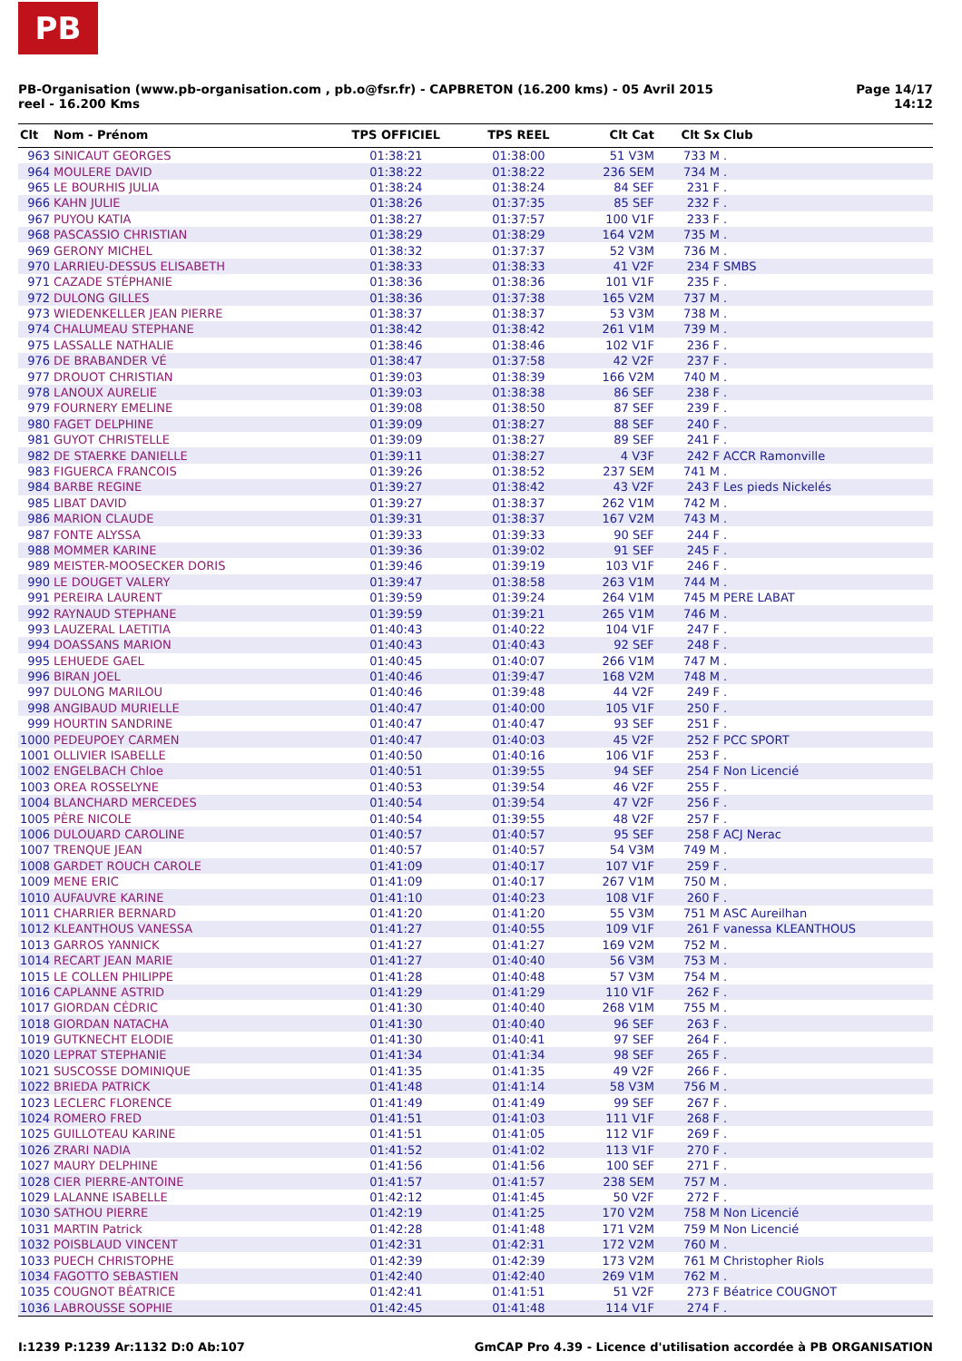PB
PB-Organisation (www.pb-organisation.com , pb.o@fsr.fr) - CAPBRETON (16.200 kms) - 05 Avril 2015
reel - 16.200 Kms
Page 14/17
14:12
| Clt | Nom - Prénom | TPS OFFICIEL | TPS REEL | Clt Cat | Clt Sx | Club |
| --- | --- | --- | --- | --- | --- | --- |
| 963 | SINICAUT GEORGES | 01:38:21 | 01:38:00 | 51 V3M | 733 M | . |
| 964 | MOULERE DAVID | 01:38:22 | 01:38:22 | 236 SEM | 734 M | . |
| 965 | LE BOURHIS JULIA | 01:38:24 | 01:38:24 | 84 SEF | 231 F | . |
| 966 | KAHN JULIE | 01:38:26 | 01:37:35 | 85 SEF | 232 F | . |
| 967 | PUYOU KATIA | 01:38:27 | 01:37:57 | 100 V1F | 233 F | . |
| 968 | PASCASSIO CHRISTIAN | 01:38:29 | 01:38:29 | 164 V2M | 735 M | . |
| 969 | GERONY MICHEL | 01:38:32 | 01:37:37 | 52 V3M | 736 M | . |
| 970 | LARRIEU-DESSUS ELISABETH | 01:38:33 | 01:38:33 | 41 V2F | 234 F | SMBS |
| 971 | CAZADE STÉPHANIE | 01:38:36 | 01:38:36 | 101 V1F | 235 F | . |
| 972 | DULONG GILLES | 01:38:36 | 01:37:38 | 165 V2M | 737 M | . |
| 973 | WIEDENKELLER JEAN PIERRE | 01:38:37 | 01:38:37 | 53 V3M | 738 M | . |
| 974 | CHALUMEAU STEPHANE | 01:38:42 | 01:38:42 | 261 V1M | 739 M | . |
| 975 | LASSALLE NATHALIE | 01:38:46 | 01:38:46 | 102 V1F | 236 F | . |
| 976 | DE BRABANDER VÉ | 01:38:47 | 01:37:58 | 42 V2F | 237 F | . |
| 977 | DROUOT CHRISTIAN | 01:39:03 | 01:38:39 | 166 V2M | 740 M | . |
| 978 | LANOUX AURELIE | 01:39:03 | 01:38:38 | 86 SEF | 238 F | . |
| 979 | FOURNERY EMELINE | 01:39:08 | 01:38:50 | 87 SEF | 239 F | . |
| 980 | FAGET DELPHINE | 01:39:09 | 01:38:27 | 88 SEF | 240 F | . |
| 981 | GUYOT CHRISTELLE | 01:39:09 | 01:38:27 | 89 SEF | 241 F | . |
| 982 | DE STAERKE DANIELLE | 01:39:11 | 01:38:27 | 4 V3F | 242 F | ACCR Ramonville |
| 983 | FIGUERCA FRANCOIS | 01:39:26 | 01:38:52 | 237 SEM | 741 M | . |
| 984 | BARBE REGINE | 01:39:27 | 01:38:42 | 43 V2F | 243 F | Les pieds Nickelés |
| 985 | LIBAT DAVID | 01:39:27 | 01:38:37 | 262 V1M | 742 M | . |
| 986 | MARION CLAUDE | 01:39:31 | 01:38:37 | 167 V2M | 743 M | . |
| 987 | FONTE ALYSSA | 01:39:33 | 01:39:33 | 90 SEF | 244 F | . |
| 988 | MOMMER KARINE | 01:39:36 | 01:39:02 | 91 SEF | 245 F | . |
| 989 | MEISTER-MOOSECKER DORIS | 01:39:46 | 01:39:19 | 103 V1F | 246 F | . |
| 990 | LE DOUGET VALERY | 01:39:47 | 01:38:58 | 263 V1M | 744 M | . |
| 991 | PEREIRA LAURENT | 01:39:59 | 01:39:24 | 264 V1M | 745 M | PERE LABAT |
| 992 | RAYNAUD STEPHANE | 01:39:59 | 01:39:21 | 265 V1M | 746 M | . |
| 993 | LAUZERAL LAETITIA | 01:40:43 | 01:40:22 | 104 V1F | 247 F | . |
| 994 | DOASSANS MARION | 01:40:43 | 01:40:43 | 92 SEF | 248 F | . |
| 995 | LEHUEDE GAEL | 01:40:45 | 01:40:07 | 266 V1M | 747 M | . |
| 996 | BIRAN JOEL | 01:40:46 | 01:39:47 | 168 V2M | 748 M | . |
| 997 | DULONG MARILOU | 01:40:46 | 01:39:48 | 44 V2F | 249 F | . |
| 998 | ANGIBAUD MURIELLE | 01:40:47 | 01:40:00 | 105 V1F | 250 F | . |
| 999 | HOURTIN SANDRINE | 01:40:47 | 01:40:47 | 93 SEF | 251 F | . |
| 1000 | PEDEUPOEY CARMEN | 01:40:47 | 01:40:03 | 45 V2F | 252 F | PCC SPORT |
| 1001 | OLLIVIER ISABELLE | 01:40:50 | 01:40:16 | 106 V1F | 253 F | . |
| 1002 | ENGELBACH Chloe | 01:40:51 | 01:39:55 | 94 SEF | 254 F | Non Licencié |
| 1003 | OREA ROSSELYNE | 01:40:53 | 01:39:54 | 46 V2F | 255 F | . |
| 1004 | BLANCHARD MERCEDES | 01:40:54 | 01:39:54 | 47 V2F | 256 F | . |
| 1005 | PÈRE NICOLE | 01:40:54 | 01:39:55 | 48 V2F | 257 F | . |
| 1006 | DULOUARD CAROLINE | 01:40:57 | 01:40:57 | 95 SEF | 258 F | ACJ Nerac |
| 1007 | TRENQUE JEAN | 01:40:57 | 01:40:57 | 54 V3M | 749 M | . |
| 1008 | GARDET ROUCH CAROLE | 01:41:09 | 01:40:17 | 107 V1F | 259 F | . |
| 1009 | MENE ERIC | 01:41:09 | 01:40:17 | 267 V1M | 750 M | . |
| 1010 | AUFAUVRE KARINE | 01:41:10 | 01:40:23 | 108 V1F | 260 F | . |
| 1011 | CHARRIER BERNARD | 01:41:20 | 01:41:20 | 55 V3M | 751 M | ASC Aureilhan |
| 1012 | KLEANTHOUS VANESSA | 01:41:27 | 01:40:55 | 109 V1F | 261 F | vanessa KLEANTHOUS |
| 1013 | GARROS YANNICK | 01:41:27 | 01:41:27 | 169 V2M | 752 M | . |
| 1014 | RECART JEAN MARIE | 01:41:27 | 01:40:40 | 56 V3M | 753 M | . |
| 1015 | LE COLLEN PHILIPPE | 01:41:28 | 01:40:48 | 57 V3M | 754 M | . |
| 1016 | CAPLANNE ASTRID | 01:41:29 | 01:41:29 | 110 V1F | 262 F | . |
| 1017 | GIORDAN CÉDRIC | 01:41:30 | 01:40:40 | 268 V1M | 755 M | . |
| 1018 | GIORDAN NATACHA | 01:41:30 | 01:40:40 | 96 SEF | 263 F | . |
| 1019 | GUTKNECHT ELODIE | 01:41:30 | 01:40:41 | 97 SEF | 264 F | . |
| 1020 | LEPRAT STEPHANIE | 01:41:34 | 01:41:34 | 98 SEF | 265 F | . |
| 1021 | SUSCOSSE DOMINIQUE | 01:41:35 | 01:41:35 | 49 V2F | 266 F | . |
| 1022 | BRIEDA PATRICK | 01:41:48 | 01:41:14 | 58 V3M | 756 M | . |
| 1023 | LECLERC FLORENCE | 01:41:49 | 01:41:49 | 99 SEF | 267 F | . |
| 1024 | ROMERO FRED | 01:41:51 | 01:41:03 | 111 V1F | 268 F | . |
| 1025 | GUILLOTEAU KARINE | 01:41:51 | 01:41:05 | 112 V1F | 269 F | . |
| 1026 | ZRARI NADIA | 01:41:52 | 01:41:02 | 113 V1F | 270 F | . |
| 1027 | MAURY DELPHINE | 01:41:56 | 01:41:56 | 100 SEF | 271 F | . |
| 1028 | CIER PIERRE-ANTOINE | 01:41:57 | 01:41:57 | 238 SEM | 757 M | . |
| 1029 | LALANNE ISABELLE | 01:42:12 | 01:41:45 | 50 V2F | 272 F | . |
| 1030 | SATHOU PIERRE | 01:42:19 | 01:41:25 | 170 V2M | 758 M | Non Licencié |
| 1031 | MARTIN Patrick | 01:42:28 | 01:41:48 | 171 V2M | 759 M | Non Licencié |
| 1032 | POISBLAUD VINCENT | 01:42:31 | 01:42:31 | 172 V2M | 760 M | . |
| 1033 | PUECH CHRISTOPHE | 01:42:39 | 01:42:39 | 173 V2M | 761 M | Christopher Riols |
| 1034 | FAGOTTO SEBASTIEN | 01:42:40 | 01:42:40 | 269 V1M | 762 M | . |
| 1035 | COUGNOT BÉATRICE | 01:42:41 | 01:41:51 | 51 V2F | 273 F | Béatrice COUGNOT |
| 1036 | LABROUSSE SOPHIE | 01:42:45 | 01:41:48 | 114 V1F | 274 F | . |
I:1239 P:1239 Ar:1132 D:0 Ab:107
GmCAP Pro 4.39 - Licence d'utilisation accordée à PB ORGANISATION